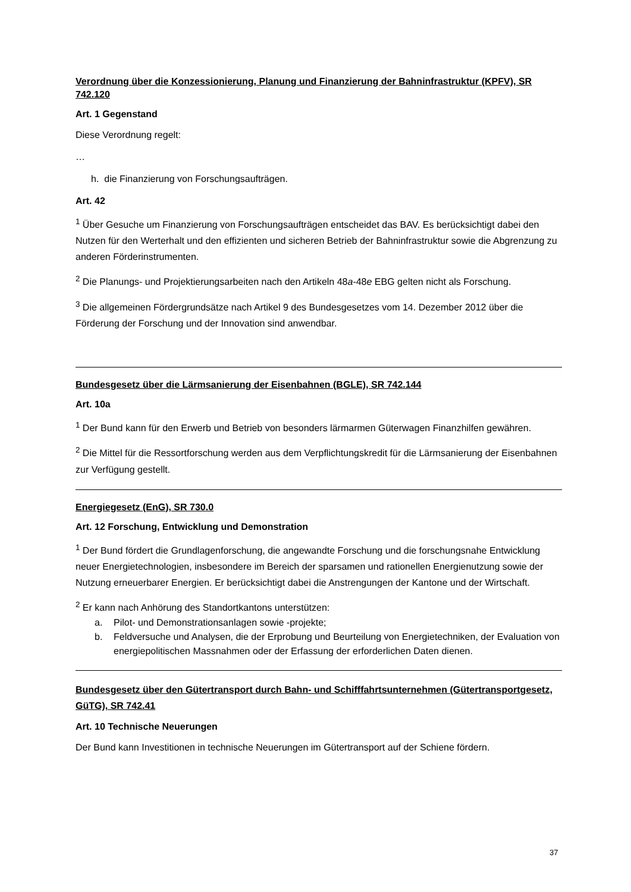Verordnung über die Konzessionierung, Planung und Finanzierung der Bahninfrastruktur (KPFV), SR 742.120
Art. 1 Gegenstand
Diese Verordnung regelt:
…
h. die Finanzierung von Forschungsaufträgen.
Art. 42
<sup>1</sup> Über Gesuche um Finanzierung von Forschungsaufträgen entscheidet das BAV. Es berücksichtigt dabei den Nutzen für den Werterhalt und den effizienten und sicheren Betrieb der Bahninfrastruktur sowie die Abgrenzung zu anderen Förderinstrumenten.
<sup>2</sup> Die Planungs- und Projektierungsarbeiten nach den Artikeln 48a-48e EBG gelten nicht als Forschung.
<sup>3</sup> Die allgemeinen Fördergrundsätze nach Artikel 9 des Bundesgesetzes vom 14. Dezember 2012 über die Förderung der Forschung und der Innovation sind anwendbar.
Bundesgesetz über die Lärmsanierung der Eisenbahnen (BGLE), SR 742.144
Art. 10a
<sup>1</sup> Der Bund kann für den Erwerb und Betrieb von besonders lärmarmen Güterwagen Finanzhilfen gewähren.
<sup>2</sup> Die Mittel für die Ressortforschung werden aus dem Verpflichtungskredit für die Lärmsanierung der Eisenbahnen zur Verfügung gestellt.
Energiegesetz (EnG), SR 730.0
Art. 12 Forschung, Entwicklung und Demonstration
<sup>1</sup> Der Bund fördert die Grundlagenforschung, die angewandte Forschung und die forschungsnahe Entwicklung neuer Energietechnologien, insbesondere im Bereich der sparsamen und rationellen Energienutzung sowie der Nutzung erneuerbarer Energien. Er berücksichtigt dabei die Anstrengungen der Kantone und der Wirtschaft.
<sup>2</sup> Er kann nach Anhörung des Standortkantons unterstützen:
a. Pilot- und Demonstrationsanlagen sowie -projekte;
b. Feldversuche und Analysen, die der Erprobung und Beurteilung von Energietechniken, der Evaluation von energiepolitischen Massnahmen oder der Erfassung der erforderlichen Daten dienen.
Bundesgesetz über den Gütertransport durch Bahn- und Schifffahrtsunternehmen (Gütertransportgesetz, GüTG), SR 742.41
Art. 10 Technische Neuerungen
Der Bund kann Investitionen in technische Neuerungen im Gütertransport auf der Schiene fördern.
37